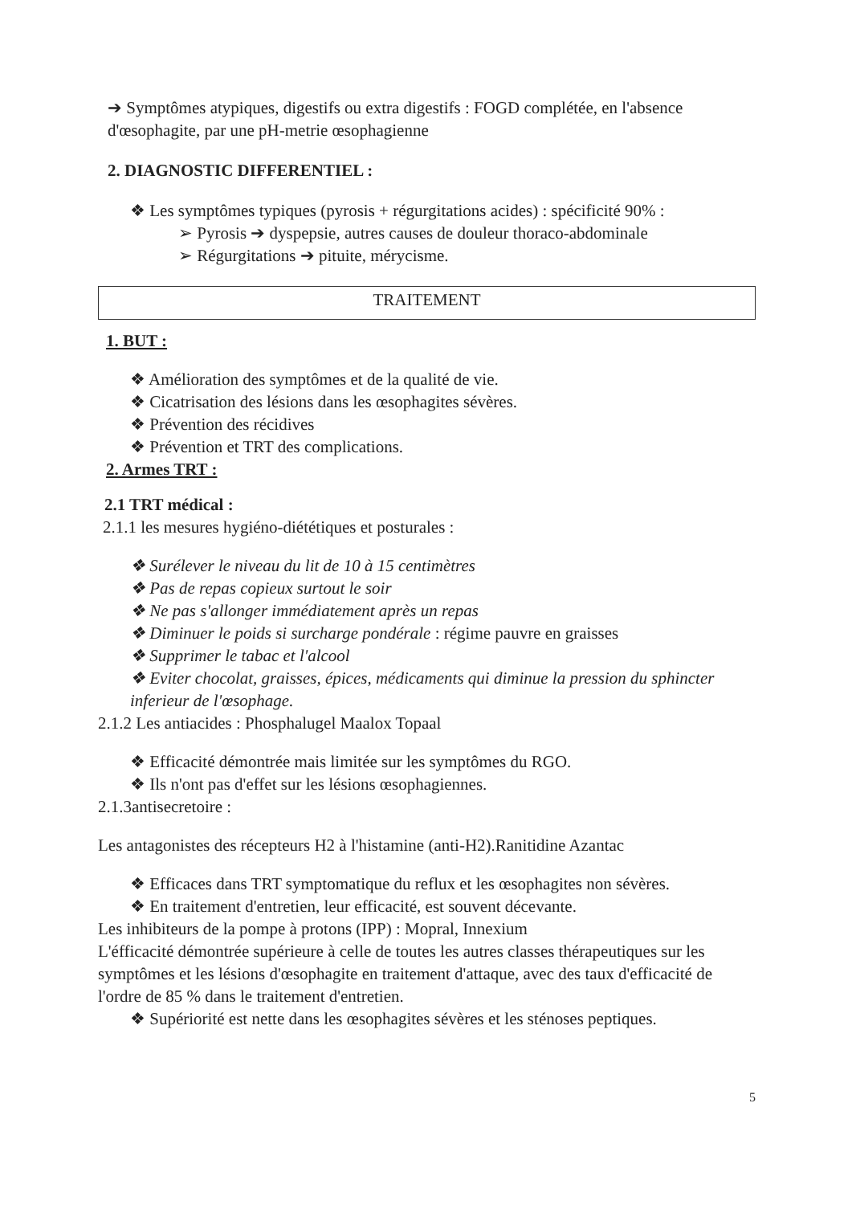➔ Symptômes atypiques, digestifs ou extra digestifs : FOGD complétée, en l'absence d'œsophagite, par une pH-metrie œsophagienne
2. DIAGNOSTIC DIFFERENTIEL :
❖ Les symptômes typiques (pyrosis + régurgitations acides) : spécificité 90% :
➢ Pyrosis ➔ dyspepsie, autres causes de douleur thoraco-abdominale
➢ Régurgitations ➔ pituite, mérycisme.
TRAITEMENT
1. BUT :
❖ Amélioration des symptômes et de la qualité de vie.
❖ Cicatrisation des lésions dans les œsophagites sévères.
❖ Prévention des récidives
❖ Prévention et TRT des complications.
2. Armes TRT :
2.1 TRT médical :
2.1.1 les mesures hygiéno-diététiques et posturales :
❖ Surélever le niveau du lit de 10 à 15 centimètres
❖ Pas de repas copieux surtout le soir
❖ Ne pas s'allonger immédiatement après un repas
❖ Diminuer le poids si surcharge pondérale : régime pauvre en graisses
❖ Supprimer le tabac et l'alcool
❖ Eviter chocolat, graisses, épices, médicaments qui diminue la pression du sphincter inferieur de l'œsophage.
2.1.2 Les antiacides : Phosphalugel Maalox Topaal
❖ Efficacité démontrée mais limitée sur les symptômes du RGO.
❖ Ils n'ont pas d'effet sur les lésions œsophagiennes.
2.1.3antisecretoire :
Les antagonistes des récepteurs H2 à l'histamine (anti-H2).Ranitidine Azantac
❖ Efficaces dans TRT symptomatique du reflux et les œsophagites non sévères.
❖ En traitement d'entretien, leur efficacité, est souvent décevante.
Les inhibiteurs de la pompe à protons (IPP) : Mopral, Innexium
L'éfficacité démontrée supérieure à celle de toutes les autres classes thérapeutiques sur les symptômes et les lésions d'œsophagite en traitement d'attaque, avec des taux d'efficacité de l'ordre de 85 % dans le traitement d'entretien.
❖ Supériorité est nette dans les œsophagites sévères et les sténoses peptiques.
5